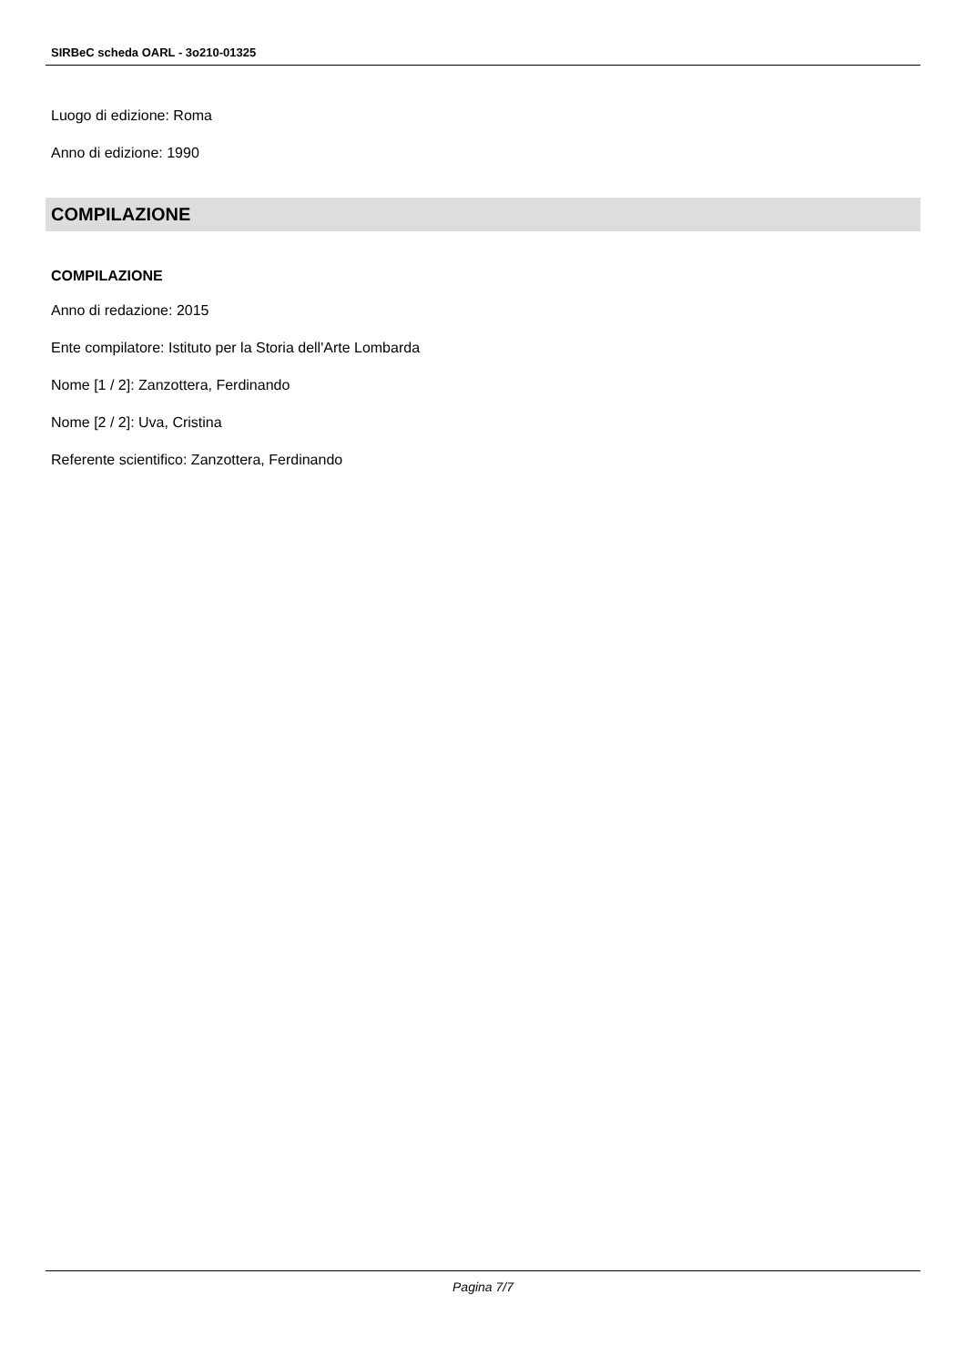SIRBeC scheda OARL - 3o210-01325
Luogo di edizione: Roma
Anno di edizione: 1990
COMPILAZIONE
COMPILAZIONE
Anno di redazione: 2015
Ente compilatore: Istituto per la Storia dell'Arte Lombarda
Nome [1 / 2]: Zanzottera, Ferdinando
Nome [2 / 2]: Uva, Cristina
Referente scientifico: Zanzottera, Ferdinando
Pagina 7/7